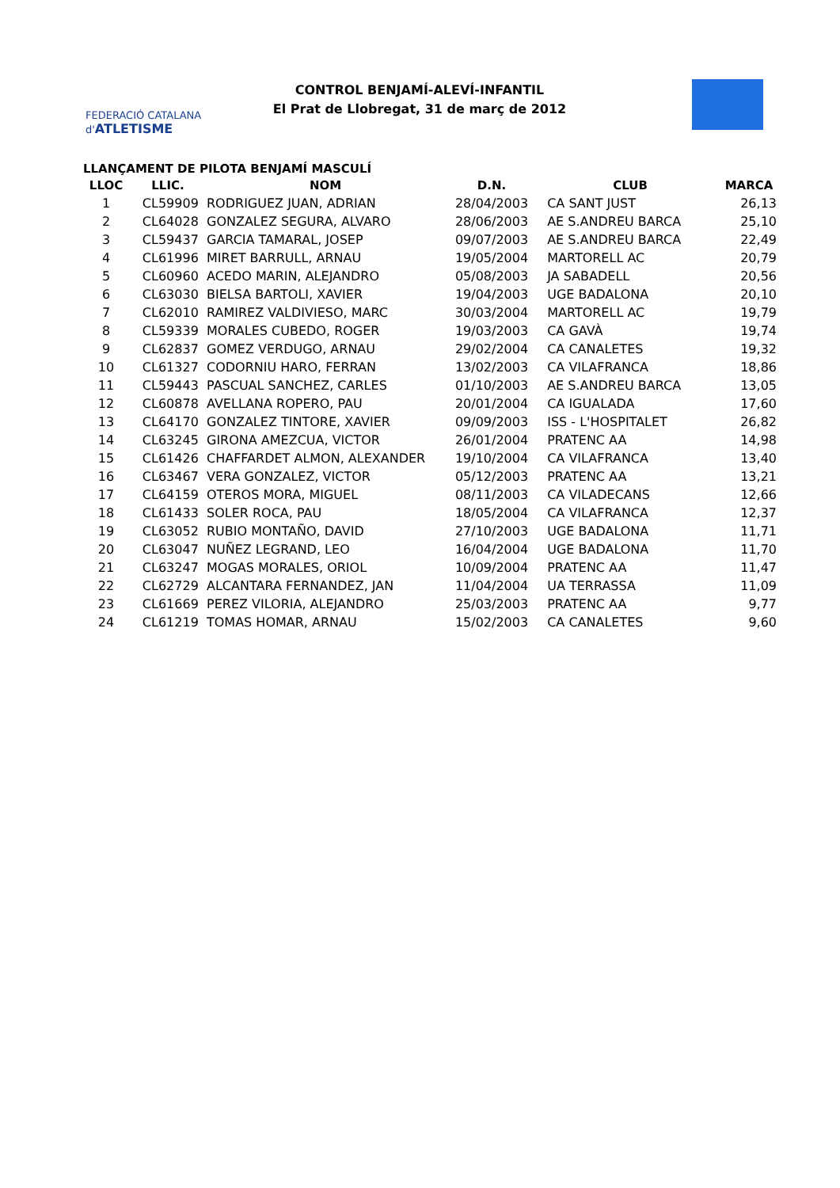FEDERACIÓ CATALANA d'ATLETISME
CONTROL BENJAMÍ-ALEVÍ-INFANTIL
El Prat de Llobregat, 31 de març de 2012
LLANÇAMENT DE PILOTA BENJAMÍ MASCULÍ
| LLOC | LLIC. | NOM | D.N. | CLUB | MARCA |
| --- | --- | --- | --- | --- | --- |
| 1 | CL59909 | RODRIGUEZ JUAN, ADRIAN | 28/04/2003 | CA SANT JUST | 26,13 |
| 2 | CL64028 | GONZALEZ SEGURA, ALVARO | 28/06/2003 | AE S.ANDREU BARCA | 25,10 |
| 3 | CL59437 | GARCIA TAMARAL, JOSEP | 09/07/2003 | AE S.ANDREU BARCA | 22,49 |
| 4 | CL61996 | MIRET BARRULL, ARNAU | 19/05/2004 | MARTORELL AC | 20,79 |
| 5 | CL60960 | ACEDO MARIN, ALEJANDRO | 05/08/2003 | JA SABADELL | 20,56 |
| 6 | CL63030 | BIELSA BARTOLI, XAVIER | 19/04/2003 | UGE BADALONA | 20,10 |
| 7 | CL62010 | RAMIREZ VALDIVIESO, MARC | 30/03/2004 | MARTORELL AC | 19,79 |
| 8 | CL59339 | MORALES CUBEDO, ROGER | 19/03/2003 | CA GAVÀ | 19,74 |
| 9 | CL62837 | GOMEZ VERDUGO, ARNAU | 29/02/2004 | CA CANALETES | 19,32 |
| 10 | CL61327 | CODORNIU HARO, FERRAN | 13/02/2003 | CA VILAFRANCA | 18,86 |
| 11 | CL59443 | PASCUAL SANCHEZ, CARLES | 01/10/2003 | AE S.ANDREU BARCA | 13,05 |
| 12 | CL60878 | AVELLANA ROPERO, PAU | 20/01/2004 | CA IGUALADA | 17,60 |
| 13 | CL64170 | GONZALEZ TINTORE, XAVIER | 09/09/2003 | ISS - L'HOSPITALET | 26,82 |
| 14 | CL63245 | GIRONA AMEZCUA, VICTOR | 26/01/2004 | PRATENC AA | 14,98 |
| 15 | CL61426 | CHAFFARDET ALMON, ALEXANDER | 19/10/2004 | CA VILAFRANCA | 13,40 |
| 16 | CL63467 | VERA GONZALEZ, VICTOR | 05/12/2003 | PRATENC AA | 13,21 |
| 17 | CL64159 | OTEROS MORA, MIGUEL | 08/11/2003 | CA VILADECANS | 12,66 |
| 18 | CL61433 | SOLER ROCA, PAU | 18/05/2004 | CA VILAFRANCA | 12,37 |
| 19 | CL63052 | RUBIO MONTAÑO, DAVID | 27/10/2003 | UGE BADALONA | 11,71 |
| 20 | CL63047 | NUÑEZ LEGRAND, LEO | 16/04/2004 | UGE BADALONA | 11,70 |
| 21 | CL63247 | MOGAS MORALES, ORIOL | 10/09/2004 | PRATENC AA | 11,47 |
| 22 | CL62729 | ALCANTARA FERNANDEZ, JAN | 11/04/2004 | UA TERRASSA | 11,09 |
| 23 | CL61669 | PEREZ VILORIA, ALEJANDRO | 25/03/2003 | PRATENC AA | 9,77 |
| 24 | CL61219 | TOMAS HOMAR, ARNAU | 15/02/2003 | CA CANALETES | 9,60 |